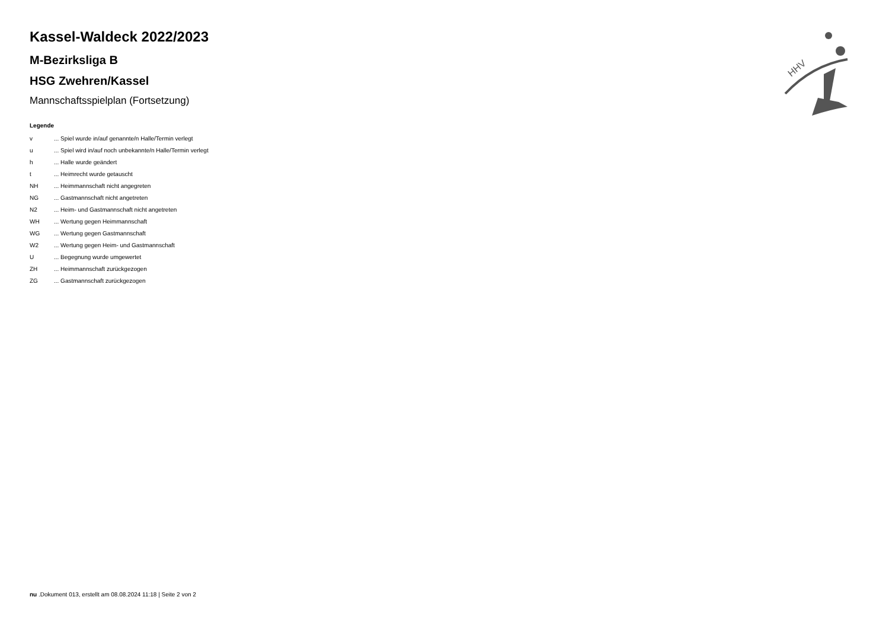HHV
Kassel-Waldeck 2022/2023
M-Bezirksliga B
HSG Zwehren/Kassel
Mannschaftsspielplan (Fortsetzung)
Legende
| v | ... Spiel wurde in/auf genannte/n Halle/Termin verlegt |
| u | ... Spiel wird in/auf noch unbekannte/n Halle/Termin verlegt |
| h | ... Halle wurde geändert |
| t | ... Heimrecht wurde getauscht |
| NH | ... Heimmannschaft nicht angegreten |
| NG | ... Gastmannschaft nicht angetreten |
| N2 | ... Heim- und Gastmannschaft nicht angetreten |
| WH | ... Wertung gegen Heimmannschaft |
| WG | ... Wertung gegen Gastmannschaft |
| W2 | ... Wertung gegen Heim- und Gastmannschaft |
| U | ... Begegnung wurde umgewertet |
| ZH | ... Heimmannschaft zurückgezogen |
| ZG | ... Gastmannschaft zurückgezogen |
nu .Dokument 013, erstellt am 08.08.2024 11:18 | Seite 2 von 2